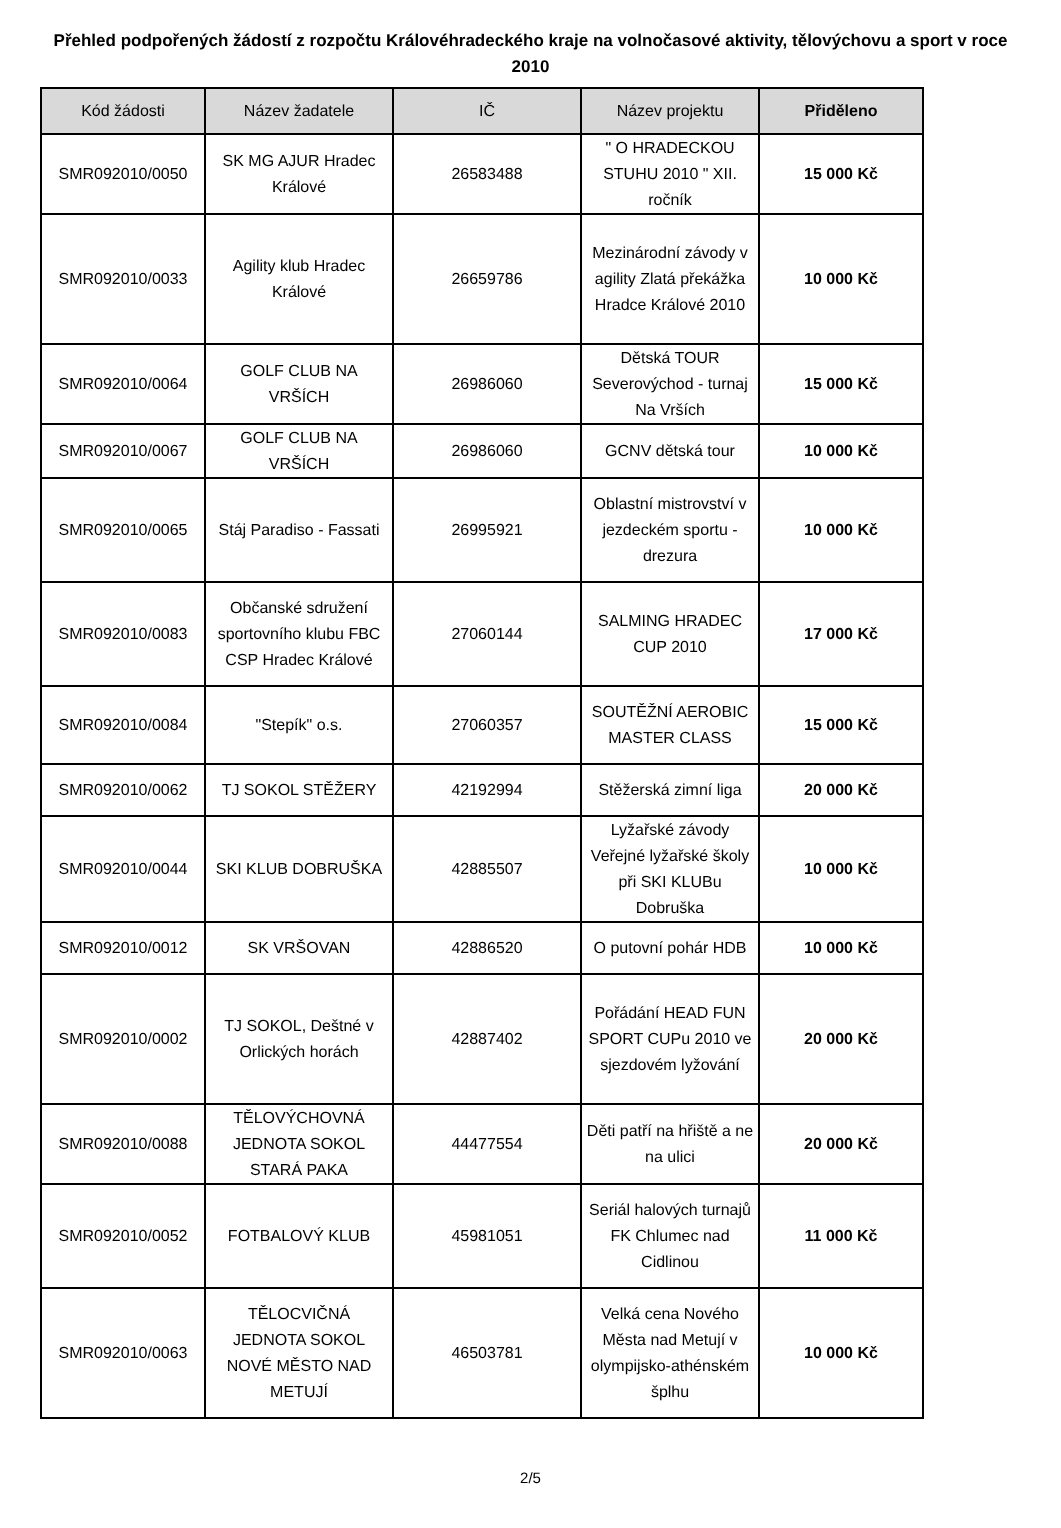Přehled podpořených žádostí z rozpočtu Královéhradeckého kraje na volnočasové aktivity, tělovýchovu a sport v roce 2010
| Kód žádosti | Název žadatele | IČ | Název projektu | Přiděleno |
| --- | --- | --- | --- | --- |
| SMR092010/0050 | SK MG AJUR Hradec Králové | 26583488 | " O HRADECKOU STUHU 2010 " XII. ročník | 15 000 Kč |
| SMR092010/0033 | Agility klub Hradec Králové | 26659786 | Mezinárodní závody v agility Zlatá překážka Hradce Králové 2010 | 10 000 Kč |
| SMR092010/0064 | GOLF CLUB NA VRŠÍCH | 26986060 | Dětská TOUR Severovýchod - turnaj Na Vrších | 15 000 Kč |
| SMR092010/0067 | GOLF CLUB NA VRŠÍCH | 26986060 | GCNV dětská tour | 10 000 Kč |
| SMR092010/0065 | Stáj Paradiso - Fassati | 26995921 | Oblastní mistrovství v jezdeckém sportu - drezura | 10 000 Kč |
| SMR092010/0083 | Občanské sdružení sportovního klubu FBC CSP Hradec Králové | 27060144 | SALMING HRADEC CUP 2010 | 17 000 Kč |
| SMR092010/0084 | "Stepík" o.s. | 27060357 | SOUTĚŽNÍ AEROBIC MASTER CLASS | 15 000 Kč |
| SMR092010/0062 | TJ SOKOL STĚŽERY | 42192994 | Stěžerská zimní liga | 20 000 Kč |
| SMR092010/0044 | SKI KLUB DOBRUŠKA | 42885507 | Lyžařské závody Veřejné lyžařské školy při SKI KLUBu Dobruška | 10 000 Kč |
| SMR092010/0012 | SK VRŠOVAN | 42886520 | O putovní pohár HDB | 10 000 Kč |
| SMR092010/0002 | TJ SOKOL, Deštné v Orlických horách | 42887402 | Pořádání HEAD FUN SPORT CUPu 2010 ve sjezdovém lyžování | 20 000 Kč |
| SMR092010/0088 | TĚLOVÝCHOVNÁ JEDNOTA SOKOL STARÁ PAKA | 44477554 | Děti patří na hřiště a ne na ulici | 20 000 Kč |
| SMR092010/0052 | FOTBALOVÝ KLUB | 45981051 | Seriál halových turnajů FK Chlumec nad Cidlinou | 11 000 Kč |
| SMR092010/0063 | TĚLOCVIČNÁ JEDNOTA SOKOL NOVÉ MĚSTO NAD METUJÍ | 46503781 | Velká cena Nového Města nad Metují v olympijsko-athénském šplhu | 10 000 Kč |
2/5